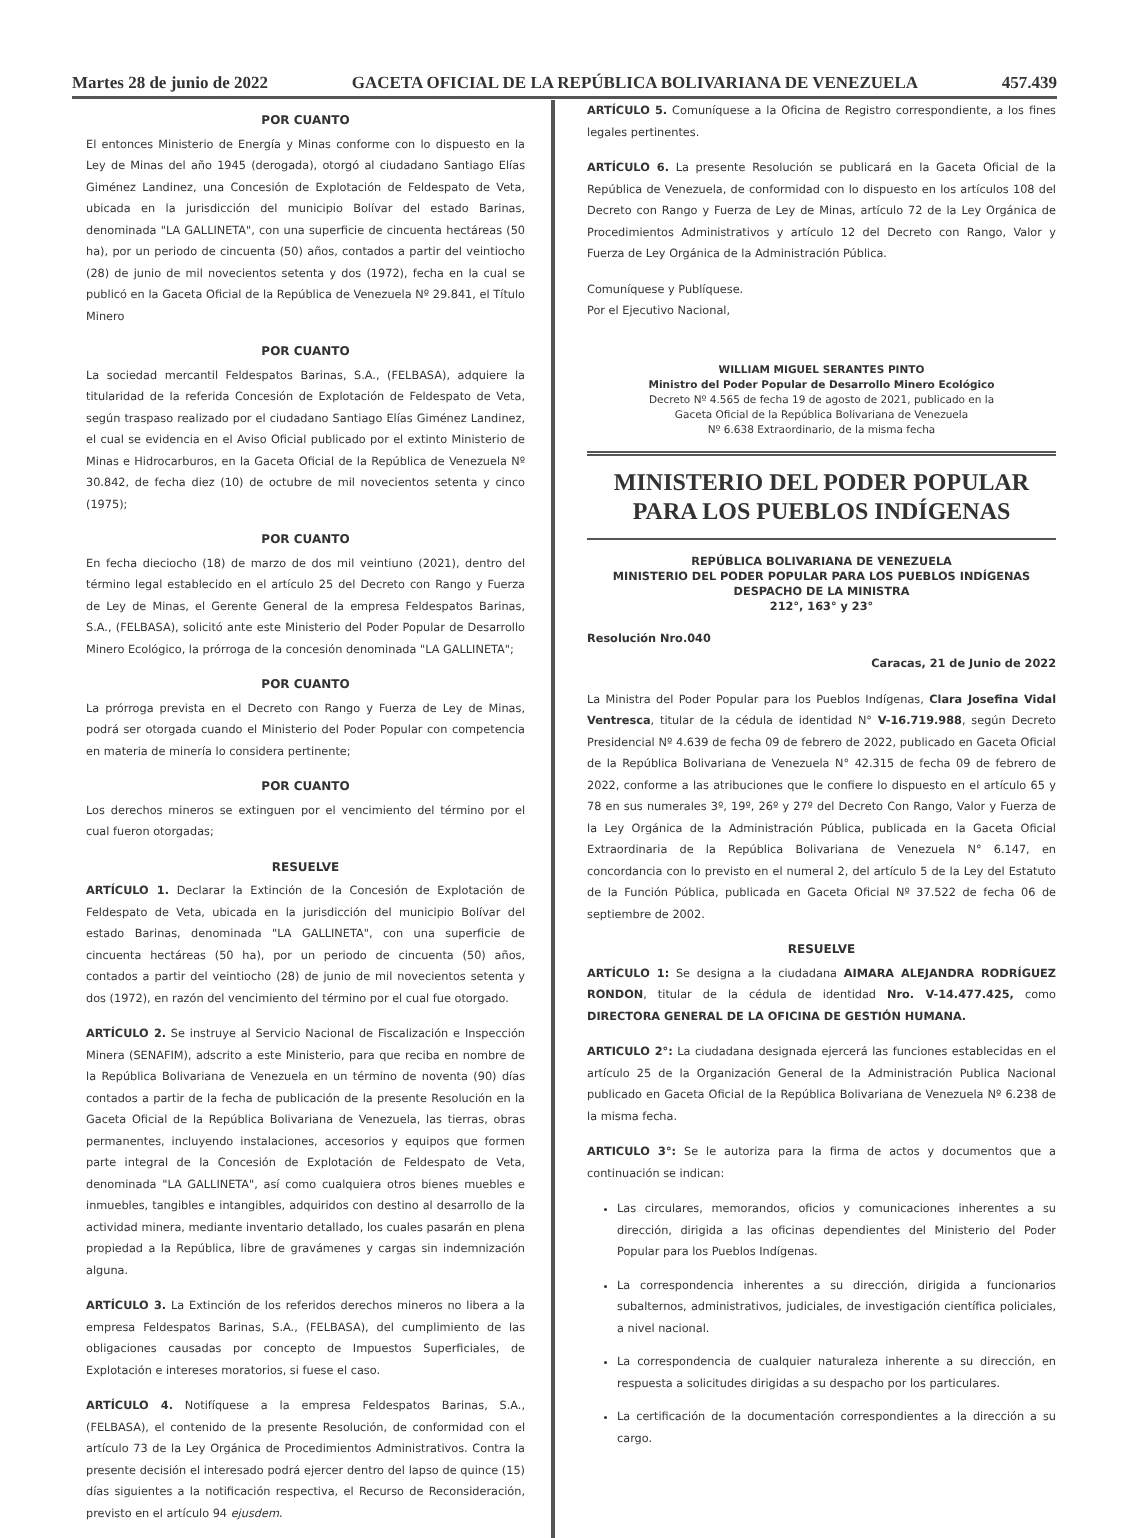Martes 28 de junio de 2022 GACETA OFICIAL DE LA REPÚBLICA BOLIVARIANA DE VENEZUELA 457.439
POR CUANTO
El entonces Ministerio de Energía y Minas conforme con lo dispuesto en la Ley de Minas del año 1945 (derogada), otorgó al ciudadano Santiago Elías Giménez Landinez, una Concesión de Explotación de Feldespato de Veta, ubicada en la jurisdicción del municipio Bolívar del estado Barinas, denominada "LA GALLINETA", con una superficie de cincuenta hectáreas (50 ha), por un periodo de cincuenta (50) años, contados a partir del veintiocho (28) de junio de mil novecientos setenta y dos (1972), fecha en la cual se publicó en la Gaceta Oficial de la República de Venezuela Nº 29.841, el Título Minero
POR CUANTO
La sociedad mercantil Feldespatos Barinas, S.A., (FELBASA), adquiere la titularidad de la referida Concesión de Explotación de Feldespato de Veta, según traspaso realizado por el ciudadano Santiago Elías Giménez Landinez, el cual se evidencia en el Aviso Oficial publicado por el extinto Ministerio de Minas e Hidrocarburos, en la Gaceta Oficial de la República de Venezuela Nº 30.842, de fecha diez (10) de octubre de mil novecientos setenta y cinco (1975);
POR CUANTO
En fecha dieciocho (18) de marzo de dos mil veintiuno (2021), dentro del término legal establecido en el artículo 25 del Decreto con Rango y Fuerza de Ley de Minas, el Gerente General de la empresa Feldespatos Barinas, S.A., (FELBASA), solicitó ante este Ministerio del Poder Popular de Desarrollo Minero Ecológico, la prórroga de la concesión denominada "LA GALLINETA";
POR CUANTO
La prórroga prevista en el Decreto con Rango y Fuerza de Ley de Minas, podrá ser otorgada cuando el Ministerio del Poder Popular con competencia en materia de minería lo considera pertinente;
POR CUANTO
Los derechos mineros se extinguen por el vencimiento del término por el cual fueron otorgadas;
RESUELVE
ARTÍCULO 1. Declarar la Extinción de la Concesión de Explotación de Feldespato de Veta, ubicada en la jurisdicción del municipio Bolívar del estado Barinas, denominada "LA GALLINETA", con una superficie de cincuenta hectáreas (50 ha), por un periodo de cincuenta (50) años, contados a partir del veintiocho (28) de junio de mil novecientos setenta y dos (1972), en razón del vencimiento del término por el cual fue otorgado.
ARTÍCULO 2. Se instruye al Servicio Nacional de Fiscalización e Inspección Minera (SENAFIM), adscrito a este Ministerio, para que reciba en nombre de la República Bolivariana de Venezuela en un término de noventa (90) días contados a partir de la fecha de publicación de la presente Resolución en la Gaceta Oficial de la República Bolivariana de Venezuela, las tierras, obras permanentes, incluyendo instalaciones, accesorios y equipos que formen parte integral de la Concesión de Explotación de Feldespato de Veta, denominada "LA GALLINETA", así como cualquiera otros bienes muebles e inmuebles, tangibles e intangibles, adquiridos con destino al desarrollo de la actividad minera, mediante inventario detallado, los cuales pasarán en plena propiedad a la República, libre de gravámenes y cargas sin indemnización alguna.
ARTÍCULO 3. La Extinción de los referidos derechos mineros no libera a la empresa Feldespatos Barinas, S.A., (FELBASA), del cumplimiento de las obligaciones causadas por concepto de Impuestos Superficiales, de Explotación e intereses moratorios, si fuese el caso.
ARTÍCULO 4. Notifíquese a la empresa Feldespatos Barinas, S.A., (FELBASA), el contenido de la presente Resolución, de conformidad con el artículo 73 de la Ley Orgánica de Procedimientos Administrativos. Contra la presente decisión el interesado podrá ejercer dentro del lapso de quince (15) días siguientes a la notificación respectiva, el Recurso de Reconsideración, previsto en el artículo 94 ejusdem.
ARTÍCULO 5. Comuníquese a la Oficina de Registro correspondiente, a los fines legales pertinentes.
ARTÍCULO 6. La presente Resolución se publicará en la Gaceta Oficial de la República de Venezuela, de conformidad con lo dispuesto en los artículos 108 del Decreto con Rango y Fuerza de Ley de Minas, artículo 72 de la Ley Orgánica de Procedimientos Administrativos y artículo 12 del Decreto con Rango, Valor y Fuerza de Ley Orgánica de la Administración Pública.
Comuníquese y Publíquese.
Por el Ejecutivo Nacional,
WILLIAM MIGUEL SERANTES PINTO
Ministro del Poder Popular de Desarrollo Minero Ecológico
Decreto Nº 4.565 de fecha 19 de agosto de 2021, publicado en la
Gaceta Oficial de la República Bolivariana de Venezuela
Nº 6.638 Extraordinario, de la misma fecha
MINISTERIO DEL PODER POPULAR
PARA LOS PUEBLOS INDÍGENAS
REPÚBLICA BOLIVARIANA DE VENEZUELA
MINISTERIO DEL PODER POPULAR PARA LOS PUEBLOS INDÍGENAS
DESPACHO DE LA MINISTRA
212°, 163° y 23°
Resolución Nro.040
Caracas, 21 de Junio de 2022
La Ministra del Poder Popular para los Pueblos Indígenas, Clara Josefina Vidal Ventresca, titular de la cédula de identidad N° V-16.719.988, según Decreto Presidencial Nº 4.639 de fecha 09 de febrero de 2022, publicado en Gaceta Oficial de la República Bolivariana de Venezuela N° 42.315 de fecha 09 de febrero de 2022, conforme a las atribuciones que le confiere lo dispuesto en el artículo 65 y 78 en sus numerales 3º, 19º, 26º y 27º del Decreto Con Rango, Valor y Fuerza de la Ley Orgánica de la Administración Pública, publicada en la Gaceta Oficial Extraordinaria de la República Bolivariana de Venezuela N° 6.147, en concordancia con lo previsto en el numeral 2, del artículo 5 de la Ley del Estatuto de la Función Pública, publicada en Gaceta Oficial Nº 37.522 de fecha 06 de septiembre de 2002.
RESUELVE
ARTÍCULO 1: Se designa a la ciudadana AIMARA ALEJANDRA RODRÍGUEZ RONDON, titular de la cédula de identidad Nro. V-14.477.425, como DIRECTORA GENERAL DE LA OFICINA DE GESTIÓN HUMANA.
ARTICULO 2°: La ciudadana designada ejercerá las funciones establecidas en el artículo 25 de la Organización General de la Administración Publica Nacional publicado en Gaceta Oficial de la República Bolivariana de Venezuela Nº 6.238 de la misma fecha.
ARTICULO 3°: Se le autoriza para la firma de actos y documentos que a continuación se indican:
Las circulares, memorandos, oficios y comunicaciones inherentes a su dirección, dirigida a las oficinas dependientes del Ministerio del Poder Popular para los Pueblos Indígenas.
La correspondencia inherentes a su dirección, dirigida a funcionarios subalternos, administrativos, judiciales, de investigación científica policiales, a nivel nacional.
La correspondencia de cualquier naturaleza inherente a su dirección, en respuesta a solicitudes dirigidas a su despacho por los particulares.
La certificación de la documentación correspondientes a la dirección a su cargo.